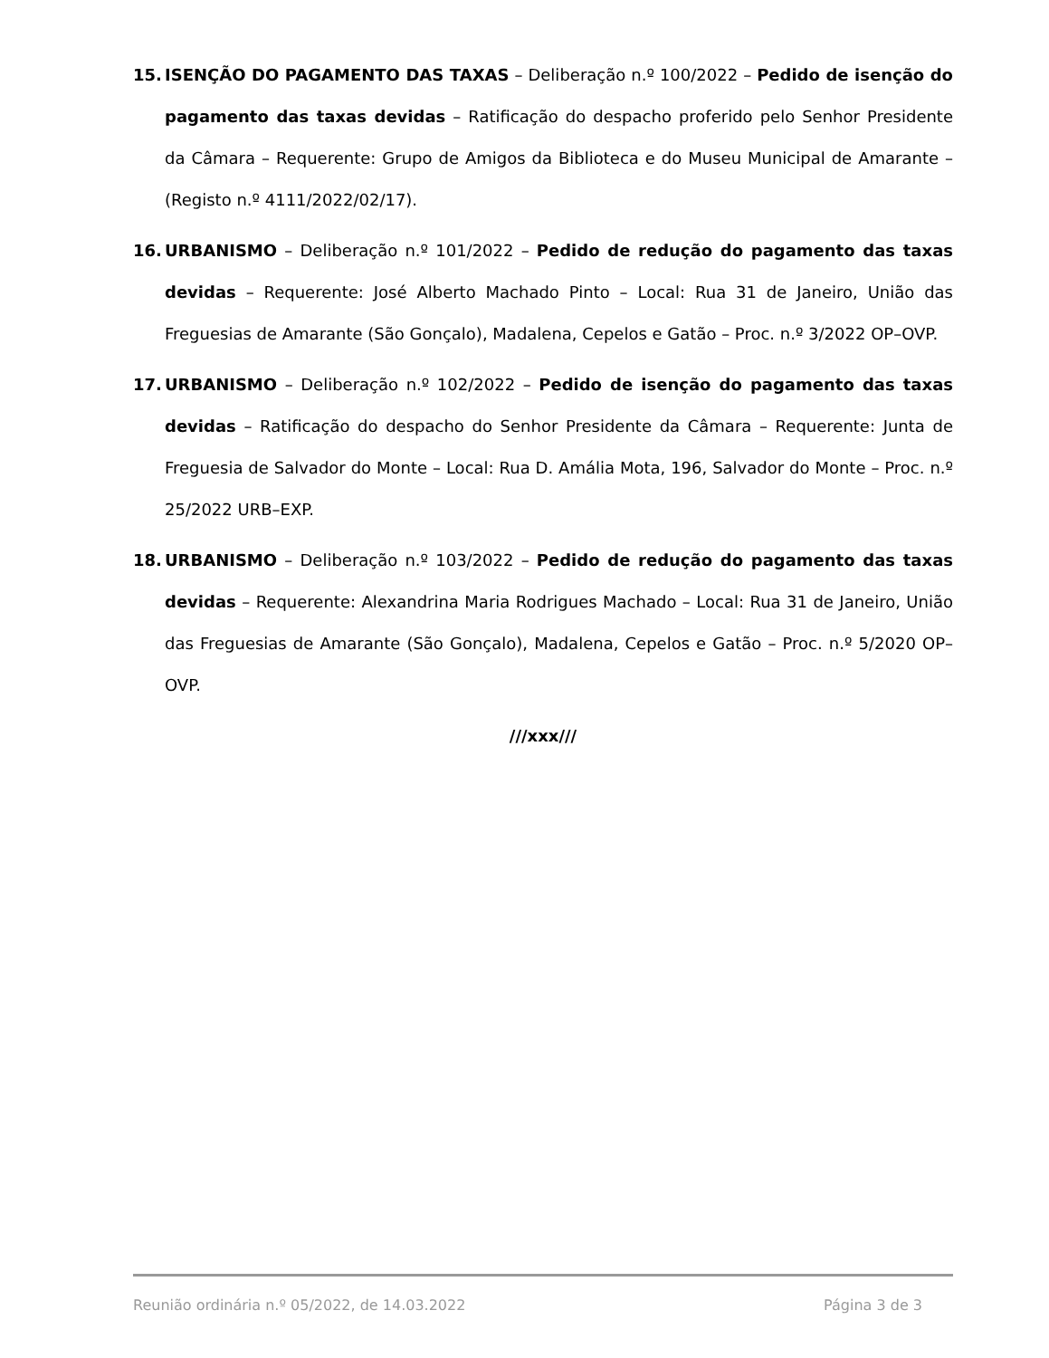15. ISENÇÃO DO PAGAMENTO DAS TAXAS – Deliberação n.º 100/2022 – Pedido de isenção do pagamento das taxas devidas – Ratificação do despacho proferido pelo Senhor Presidente da Câmara – Requerente: Grupo de Amigos da Biblioteca e do Museu Municipal de Amarante – (Registo n.º 4111/2022/02/17).
16. URBANISMO – Deliberação n.º 101/2022 – Pedido de redução do pagamento das taxas devidas – Requerente: José Alberto Machado Pinto – Local: Rua 31 de Janeiro, União das Freguesias de Amarante (São Gonçalo), Madalena, Cepelos e Gatão – Proc. n.º 3/2022 OP–OVP.
17. URBANISMO – Deliberação n.º 102/2022 – Pedido de isenção do pagamento das taxas devidas – Ratificação do despacho do Senhor Presidente da Câmara – Requerente: Junta de Freguesia de Salvador do Monte – Local: Rua D. Amália Mota, 196, Salvador do Monte – Proc. n.º 25/2022 URB–EXP.
18. URBANISMO – Deliberação n.º 103/2022 – Pedido de redução do pagamento das taxas devidas – Requerente: Alexandrina Maria Rodrigues Machado – Local: Rua 31 de Janeiro, União das Freguesias de Amarante (São Gonçalo), Madalena, Cepelos e Gatão – Proc. n.º 5/2020 OP–OVP.
///xxx///
Reunião ordinária n.º 05/2022, de 14.03.2022 Página 3 de 3